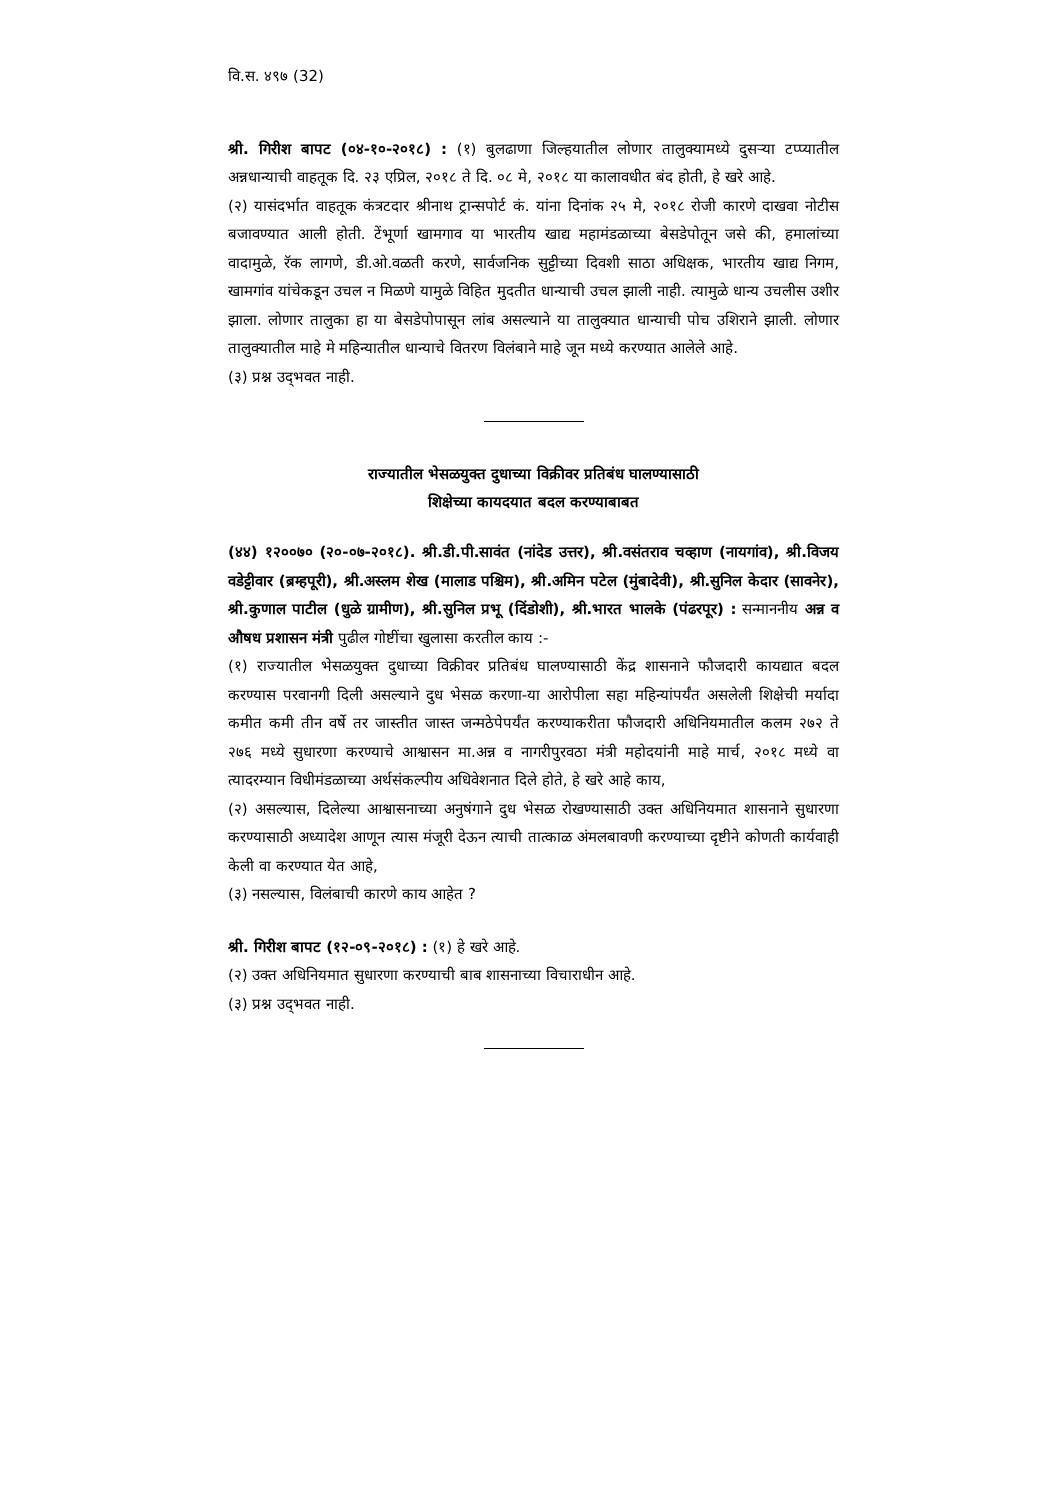वि.स. ४९७ (32)
श्री. गिरीश बापट (०४-१०-२०१८) : (१) बुलढाणा जिल्हयातील लोणार तालुक्यामध्ये दुसऱ्या टप्प्यातील अन्नधान्याची वाहतूक दि. २३ एप्रिल, २०१८ ते दि. ०८ मे, २०१८ या कालावधीत बंद होती, हे खरे आहे.
(२) यासंदर्भात वाहतूक कंत्रटदार श्रीनाथ ट्रान्सपोर्ट कं. यांना दिनांक २५ मे, २०१८ रोजी कारणे दाखवा नोटीस बजावण्यात आली होती. टेंभूर्णा खामगाव या भारतीय खाद्य महामंडळाच्या बेसडेपोतून जसे की, हमालांच्या वादामुळे, रॅक लागणे, डी.ओ.वळती करणे, सार्वजनिक सुट्टीच्या दिवशी साठा अधिक्षक, भारतीय खाद्य निगम, खामगांव यांचेकडून उचल न मिळणे यामुळे विहित मुदतीत धान्याची उचल झाली नाही. त्यामुळे धान्य उचलीस उशीर झाला. लोणार तालुका हा या बेसडेपोपासून लांब असल्याने या तालुक्यात धान्याची पोच उशिराने झाली. लोणार तालुक्यातील माहे मे महिन्यातील धान्याचे वितरण विलंबाने माहे जून मध्ये करण्यात आलेले आहे.
(३) प्रश्न उद्‌भवत नाही.
राज्यातील भेसळयुक्त दुधाच्या विक्रीवर प्रतिबंध घालण्यासाठी
शिक्षेच्या कायदयात बदल करण्याबाबत
(४४) १२००७० (२०-०७-२०१८). श्री.डी.पी.सावंत (नांदेड उत्तर), श्री.वसंतराव चव्हाण (नायगांव), श्री.विजय वडेट्टीवार (ब्रम्हपूरी), श्री.अस्लम शेख (मालाड पश्चिम), श्री.अमिन पटेल (मुंबादेवी), श्री.सुनिल केदार (सावनेर), श्री.कुणाल पाटील (धुळे ग्रामीण), श्री.सुनिल प्रभू (दिंडोशी), श्री.भारत भालके (पंढरपूर) : सन्माननीय अन्न व औषध प्रशासन मंत्री पुढील गोष्टींचा खुलासा करतील काय :-
(१) राज्यातील भेसळयुक्त दुधाच्या विक्रीवर प्रतिबंध घालण्यासाठी केंद्र शासनाने फौजदारी कायद्यात बदल करण्यास परवानगी दिली असल्याने दुध भेसळ करणा-या आरोपीला सहा महिन्यांपर्यंत असलेली शिक्षेची मर्यादा कमीत कमी तीन वर्षे तर जास्तीत जास्त जन्मठेपेपर्यंत करण्याकरीता फौजदारी अधिनियमातील कलम २७२ ते २७६ मध्ये सुधारणा करण्याचे आश्वासन मा.अन्न व नागरीपुरवठा मंत्री महोदयांनी माहे मार्च, २०१८ मध्ये वा त्यादरम्यान विधीमंडळाच्या अर्थसंकल्पीय अधिवेशनात दिले होते, हे खरे आहे काय,
(२) असल्यास, दिलेल्या आश्वासनाच्या अनुषंगाने दुध भेसळ रोखण्यासाठी उक्त अधिनियमात शासनाने सुधारणा करण्यासाठी अध्यादेश आणून त्यास मंजूरी देऊन त्याची तात्काळ अंमलबावणी करण्याच्या दृष्टीने कोणती कार्यवाही केली वा करण्यात येत आहे,
(३) नसल्यास, विलंबाची कारणे काय आहेत ?
श्री. गिरीश बापट (१२-०९-२०१८) : (१) हे खरे आहे.
(२) उक्त अधिनियमात सुधारणा करण्याची बाब शासनाच्या विचाराधीन आहे.
(३) प्रश्न उद्‌भवत नाही.